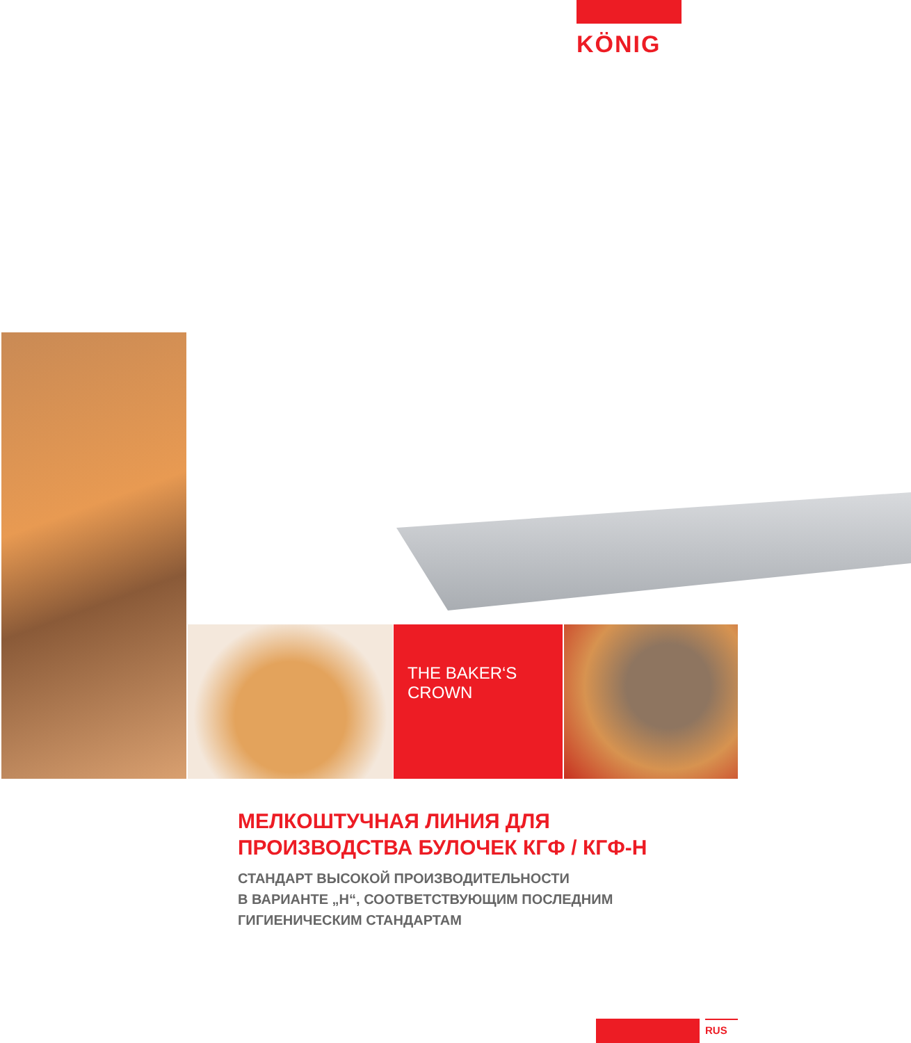KÖNIG
THE BAKER‘S
CROWN
МЕЛКОШТУЧНАЯ ЛИНИЯ ДЛЯ
ПРОИЗВОДСТВА БУЛОЧЕК КГФ / КГФ-Н
СТАНДАРТ ВЫСОКОЙ ПРОИЗВОДИТЕЛЬНОСТИ
В ВАРИАНТЕ „Н“, СООТВЕТСТВУЮЩИМ ПОСЛЕДНИМ
ГИГИЕНИЧЕСКИМ СТАНДАРТАМ
RUS